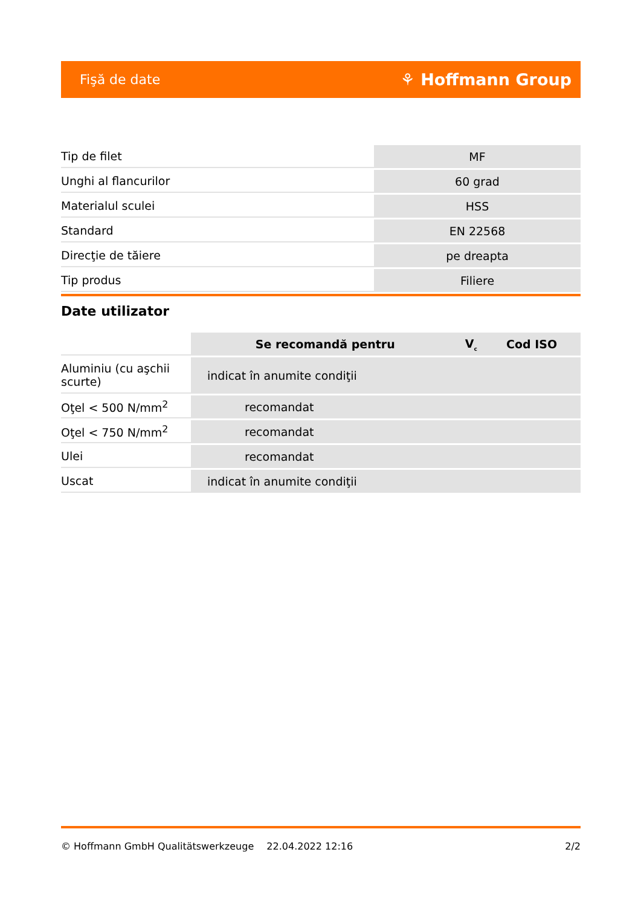Fişă de date ⚘ Hoffmann Group
| Tip de filet | MF |
| Unghi al flancurilor | 60 grad |
| Materialul sculei | HSS |
| Standard | EN 22568 |
| Direcţie de tăiere | pe dreapta |
| Tip produs | Filiere |
Date utilizator
| | Se recomandă pentru | V<sub>c</sub> | Cod ISO |
| Aluminiu (cu aşchii scurte) | indicat în anumite condiţii | | |
| Oţel < 500 N/mm<sup>2</sup> | recomandat | | |
| Oţel < 750 N/mm<sup>2</sup> | recomandat | | |
| Ulei | recomandat | | |
| Uscat | indicat în anumite condiţii | | |
© Hoffmann GmbH Qualitätswerkzeuge 22.04.2022 12:16 2/2